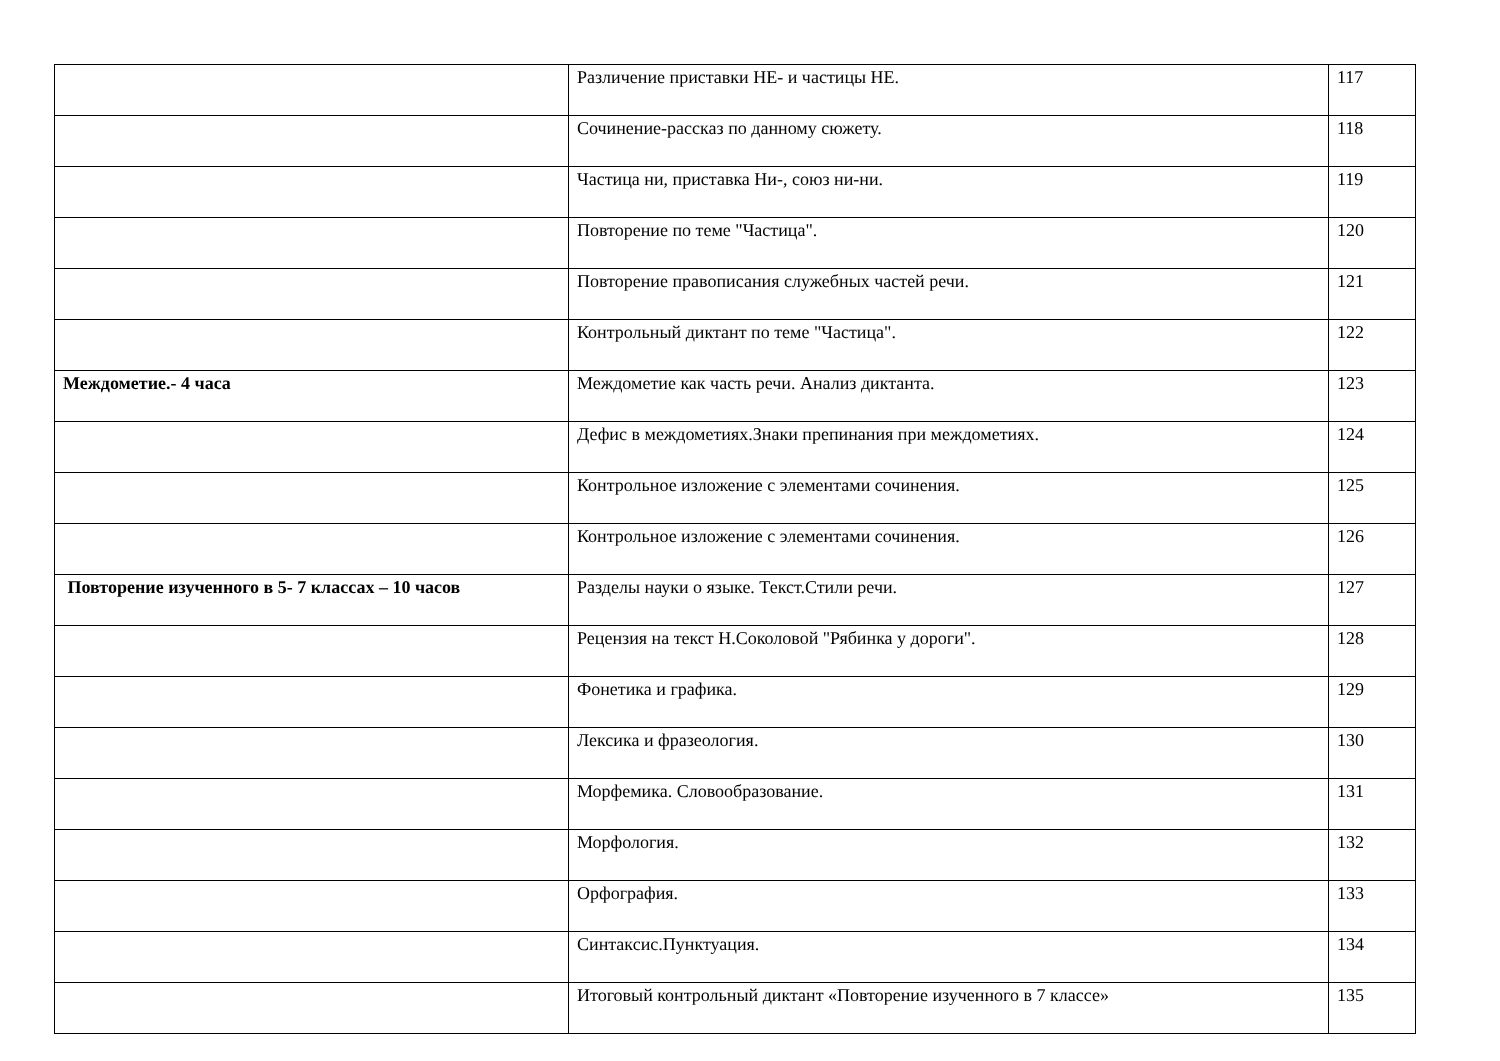| | Различение приставки НЕ- и частицы НЕ. | 117 |
| | Сочинение-рассказ по данному сюжету. | 118 |
| | Частица ни, приставка Ни-, союз ни-ни. | 119 |
| | Повторение по теме "Частица". | 120 |
| | Повторение правописания служебных частей речи. | 121 |
| | Контрольный диктант по теме "Частица". | 122 |
| Междометие.- 4 часа | Междометие как часть речи. Анализ диктанта. | 123 |
| | Дефис в междометиях.Знаки препинания при междометиях. | 124 |
| | Контрольное изложение с элементами сочинения. | 125 |
| | Контрольное изложение с элементами сочинения. | 126 |
| Повторение изученного в 5- 7 классах – 10 часов | Разделы науки о языке. Текст.Стили речи. | 127 |
| | Рецензия на текст Н.Соколовой "Рябинка у дороги". | 128 |
| | Фонетика и графика. | 129 |
| | Лексика и фразеология. | 130 |
| | Морфемика. Словообразование. | 131 |
| | Морфология. | 132 |
| | Орфография. | 133 |
| | Синтаксис.Пунктуация. | 134 |
| | Итоговый контрольный диктант «Повторение изученного в 7 классе» | 135 |